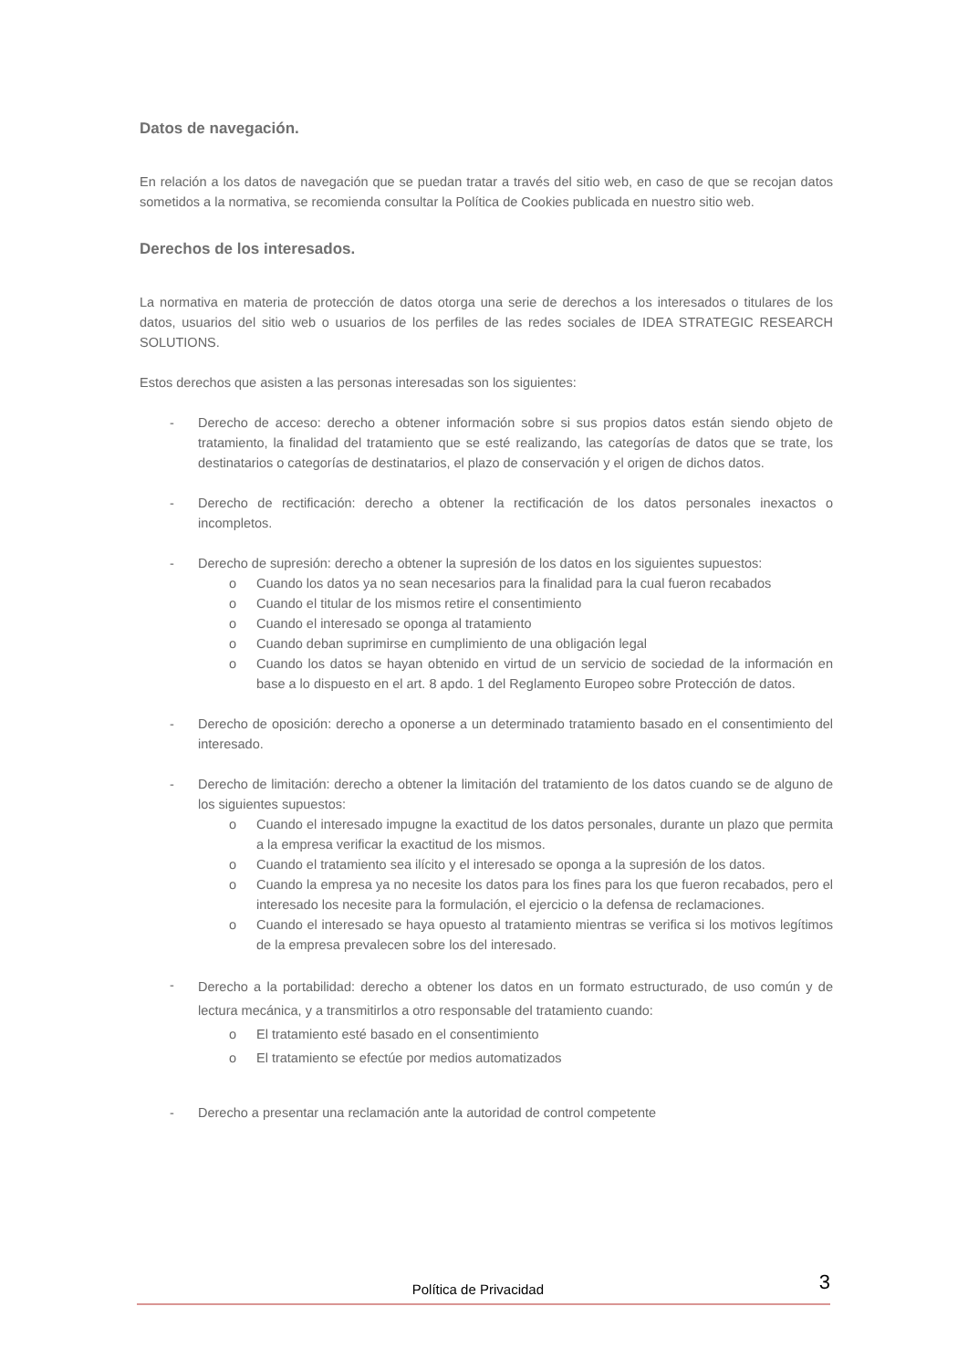Datos de navegación.
En relación a los datos de navegación que se puedan tratar a través del sitio web, en caso de que se recojan datos sometidos a la normativa, se recomienda consultar la Política de Cookies publicada en nuestro sitio web.
Derechos de los interesados.
La normativa en materia de protección de datos otorga una serie de derechos a los interesados o titulares de los datos, usuarios del sitio web o usuarios de los perfiles de las redes sociales de IDEA STRATEGIC RESEARCH SOLUTIONS.
Estos derechos que asisten a las personas interesadas son los siguientes:
- Derecho de acceso: derecho a obtener información sobre si sus propios datos están siendo objeto de tratamiento, la finalidad del tratamiento que se esté realizando, las categorías de datos que se trate, los destinatarios o categorías de destinatarios, el plazo de conservación y el origen de dichos datos.
- Derecho de rectificación: derecho a obtener la rectificación de los datos personales inexactos o incompletos.
- Derecho de supresión: derecho a obtener la supresión de los datos en los siguientes supuestos:
o Cuando los datos ya no sean necesarios para la finalidad para la cual fueron recabados
o Cuando el titular de los mismos retire el consentimiento
o Cuando el interesado se oponga al tratamiento
o Cuando deban suprimirse en cumplimiento de una obligación legal
o Cuando los datos se hayan obtenido en virtud de un servicio de sociedad de la información en base a lo dispuesto en el art. 8 apdo. 1 del Reglamento Europeo sobre Protección de datos.
- Derecho de oposición: derecho a oponerse a un determinado tratamiento basado en el consentimiento del interesado.
- Derecho de limitación: derecho a obtener la limitación del tratamiento de los datos cuando se de alguno de los siguientes supuestos:
o Cuando el interesado impugne la exactitud de los datos personales, durante un plazo que permita a la empresa verificar la exactitud de los mismos.
o Cuando el tratamiento sea ilícito y el interesado se oponga a la supresión de los datos.
o Cuando la empresa ya no necesite los datos para los fines para los que fueron recabados, pero el interesado los necesite para la formulación, el ejercicio o la defensa de reclamaciones.
o Cuando el interesado se haya opuesto al tratamiento mientras se verifica si los motivos legítimos de la empresa prevalecen sobre los del interesado.
-
Derecho a la portabilidad: derecho a obtener los datos en un formato estructurado, de uso común y de lectura mecánica, y a transmitirlos a otro responsable del tratamiento cuando:
o El tratamiento esté basado en el consentimiento
o El tratamiento se efectúe por medios automatizados
- Derecho a presentar una reclamación ante la autoridad de control competente
Política de Privacidad 3